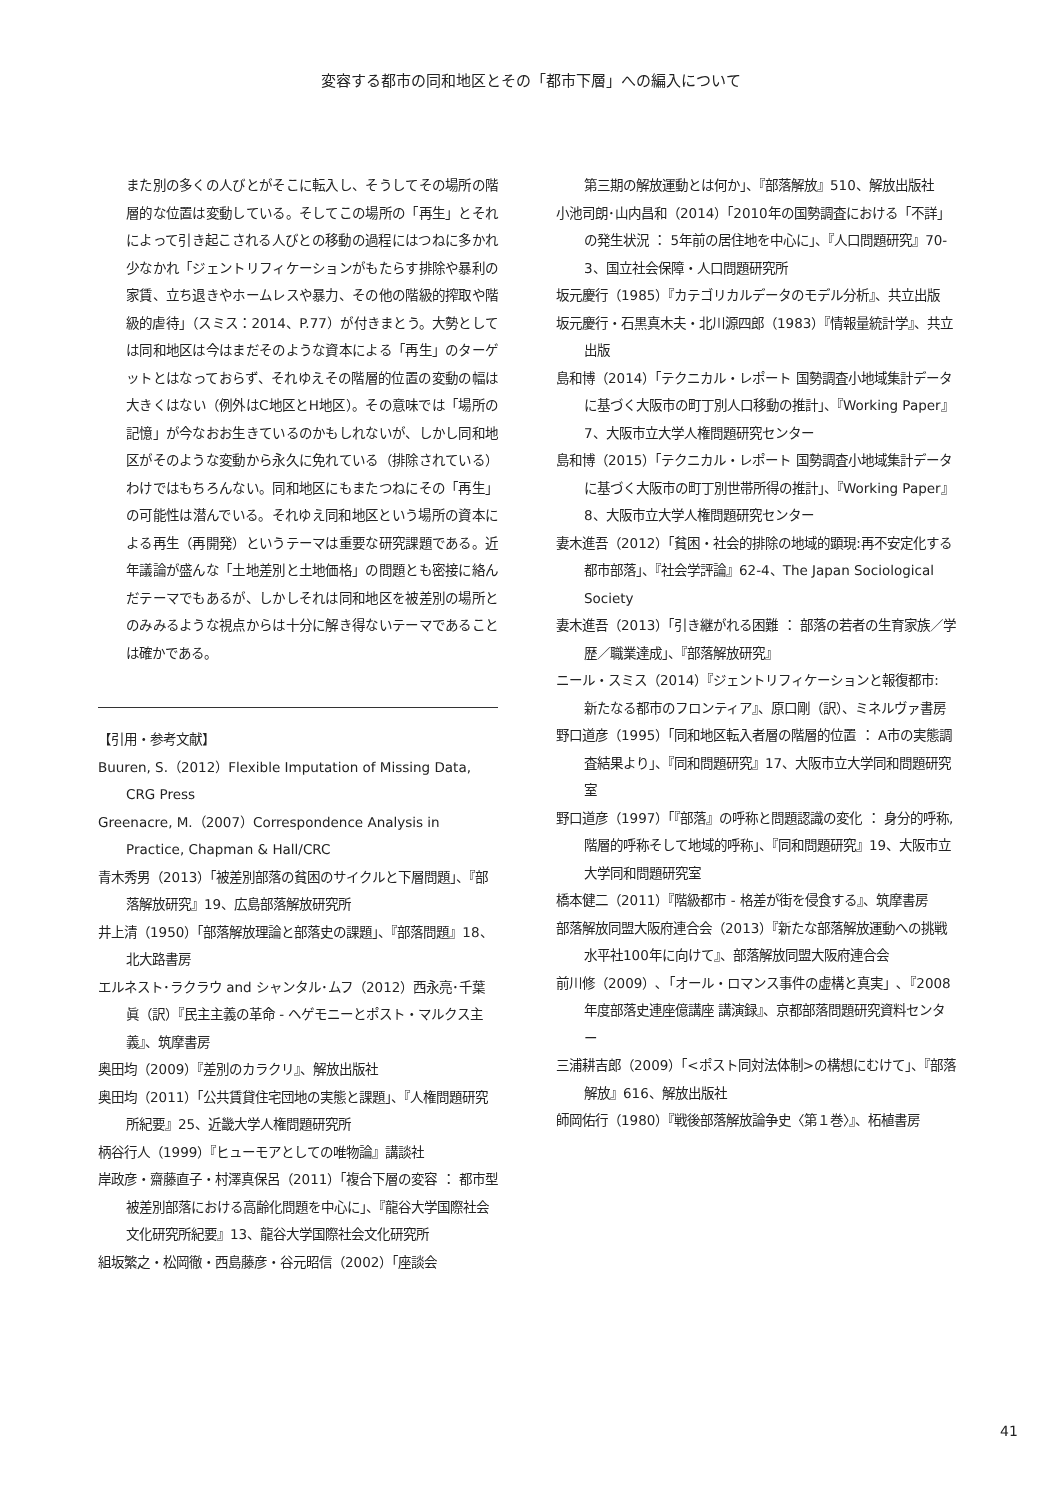変容する都市の同和地区とその「都市下層」への編入について
また別の多くの人びとがそこに転入し、そうしてその場所の階層的な位置は変動している。そしてこの場所の「再生」とそれによって引き起こされる人びとの移動の過程にはつねに多かれ少なかれ「ジェントリフィケーションがもたらす排除や暴利の家賃、立ち退きやホームレスや暴力、その他の階級的搾取や階級的虐待」（スミス：2014、P.77）が付きまとう。大勢としては同和地区は今はまだそのような資本による「再生」のターゲットとはなっておらず、それゆえその階層的位置の変動の幅は大きくはない（例外はC地区とH地区）。その意味では「場所の記憶」が今なおお生きているのかもしれないが、しかし同和地区がそのような変動から永久に免れている（排除されている）わけではもちろんない。同和地区にもまたつねにその「再生」の可能性は潜んでいる。それゆえ同和地区という場所の資本による再生（再開発）というテーマは重要な研究課題である。近年議論が盛んな「土地差別と土地価格」の問題とも密接に絡んだテーマでもあるが、しかしそれは同和地区を被差別の場所とのみみるような視点からは十分に解き得ないテーマであることは確かである。
【引用・参考文献】
Buuren, S.（2012）Flexible Imputation of Missing Data, CRG Press
Greenacre, M.（2007）Correspondence Analysis in Practice, Chapman & Hall/CRC
青木秀男（2013）「被差別部落の貧困のサイクルと下層問題」、『部落解放研究』19、広島部落解放研究所
井上清（1950）「部落解放理論と部落史の課題」、『部落問題』18、北大路書房
エルネスト･ラクラウ and シャンタル･ムフ（2012）西永亮･千葉眞（訳）『民主主義の革命 - ヘゲモニーとポスト・マルクス主義』、筑摩書房
奥田均（2009）『差別のカラクリ』、解放出版社
奥田均（2011）「公共賃貸住宅団地の実態と課題」、『人権問題研究所紀要』25、近畿大学人権問題研究所
柄谷行人（1999）『ヒューモアとしての唯物論』講談社
岸政彦・齋藤直子・村澤真保呂（2011）「複合下層の変容 ： 都市型被差別部落における高齢化問題を中心に」、『龍谷大学国際社会文化研究所紀要』13、龍谷大学国際社会文化研究所
組坂繁之・松岡徹・西島藤彦・谷元昭信（2002）「座談会
第三期の解放運動とは何か」、『部落解放』510、解放出版社
小池司朗･山内昌和（2014）「2010年の国勢調査における「不詳」の発生状況 ： 5年前の居住地を中心に」、『人口問題研究』70-3、国立社会保障・人口問題研究所
坂元慶行（1985）『カテゴリカルデータのモデル分析』、共立出版
坂元慶行・石黒真木夫・北川源四郎（1983）『情報量統計学』、共立出版
島和博（2014）「テクニカル・レポート 国勢調査小地域集計データに基づく大阪市の町丁別人口移動の推計」、『Working Paper』7、大阪市立大学人権問題研究センター
島和博（2015）「テクニカル・レポート 国勢調査小地域集計データに基づく大阪市の町丁別世帯所得の推計」、『Working Paper』8、大阪市立大学人権問題研究センター
妻木進吾（2012）「貧困・社会的排除の地域的顕現:再不安定化する都市部落」、『社会学評論』62-4、The Japan Sociological Society
妻木進吾（2013）「引き継がれる困難 ： 部落の若者の生育家族／学歴／職業達成」、『部落解放研究』
ニール・スミス（2014）『ジェントリフィケーションと報復都市: 新たなる都市のフロンティア』、原口剛（訳）、ミネルヴァ書房
野口道彦（1995）「同和地区転入者層の階層的位置 ： A市の実態調査結果より」、『同和問題研究』17、大阪市立大学同和問題研究室
野口道彦（1997）「『部落』の呼称と問題認識の変化 ： 身分的呼称,階層的呼称そして地域的呼称」、『同和問題研究』19、大阪市立大学同和問題研究室
橋本健二（2011）『階級都市 - 格差が街を侵食する』、筑摩書房
部落解放同盟大阪府連合会（2013）『新たな部落解放運動への挑戦　水平社100年に向けて』、部落解放同盟大阪府連合会
前川修（2009）､「オール・ロマンス事件の虚構と真実」､『2008年度部落史連座億講座 講演録』、京都部落問題研究資料センター
三浦耕吉郎（2009）「<ポスト同対法体制>の構想にむけて」、『部落解放』616、解放出版社
師岡佑行（1980）『戦後部落解放論争史〈第１巻〉』、柘植書房
41